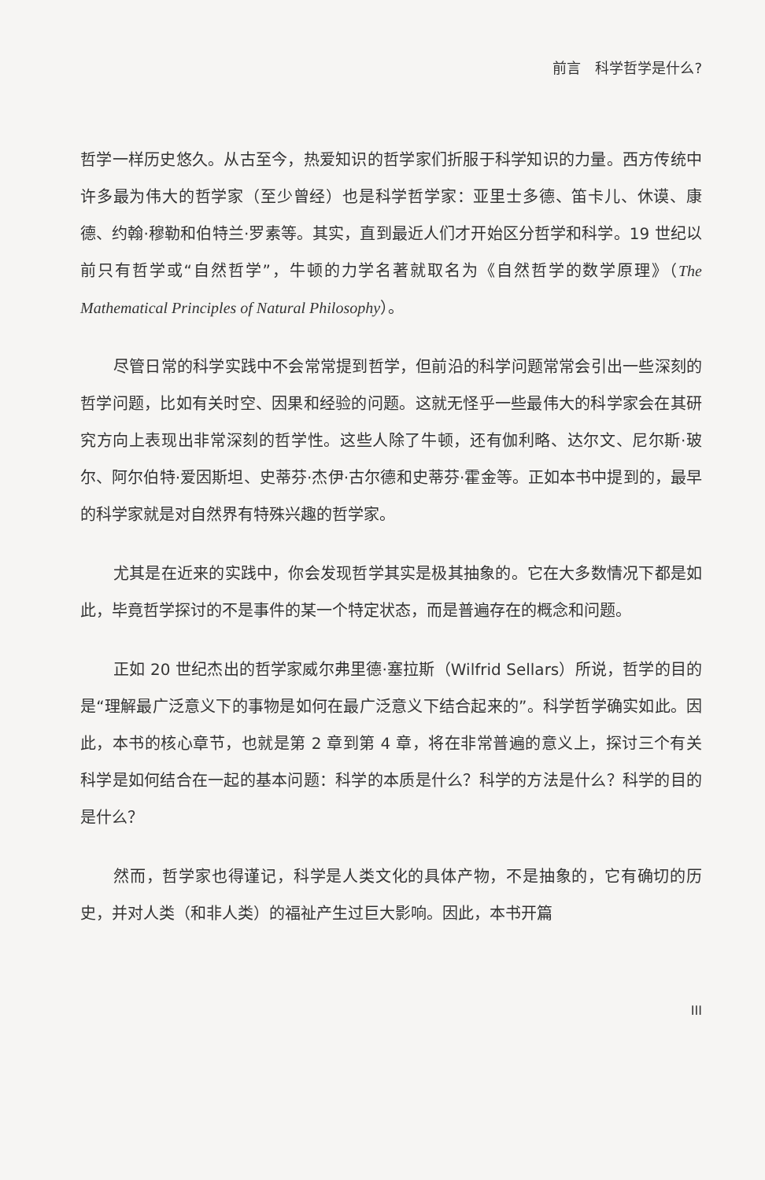前言　科学哲学是什么?
哲学一样历史悠久。从古至今，热爱知识的哲学家们折服于科学知识的力量。西方传统中许多最为伟大的哲学家（至少曾经）也是科学哲学家：亚里士多德、笛卡儿、休谟、康德、约翰·穆勒和伯特兰·罗素等。其实，直到最近人们才开始区分哲学和科学。19 世纪以前只有哲学或“自然哲学”，牛顿的力学名著就取名为《自然哲学的数学原理》（The Mathematical Principles of Natural Philosophy）。
尽管日常的科学实践中不会常常提到哲学，但前沿的科学问题常常会引出一些深刻的哲学问题，比如有关时空、因果和经验的问题。这就无怪乎一些最伟大的科学家会在其研究方向上表现出非常深刻的哲学性。这些人除了牛顿，还有伽利略、达尔文、尼尔斯·玻尔、阿尔伯特·爱因斯坦、史蒂芬·杰伊·古尔德和史蒂芬·霍金等。正如本书中提到的，最早的科学家就是对自然界有特殊兴趣的哲学家。
尤其是在近来的实践中，你会发现哲学其实是极其抽象的。它在大多数情况下都是如此，毕竟哲学探讨的不是事件的某一个特定状态，而是普遍存在的概念和问题。
正如 20 世纪杰出的哲学家威尔弗里德·塞拉斯（Wilfrid Sellars）所说，哲学的目的是“理解最广泛意义下的事物是如何在最广泛意义下结合起来的”。科学哲学确实如此。因此，本书的核心章节，也就是第 2 章到第 4 章，将在非常普遍的意义上，探讨三个有关科学是如何结合在一起的基本问题：科学的本质是什么？科学的方法是什么？科学的目的是什么？
然而，哲学家也得谨记，科学是人类文化的具体产物，不是抽象的，它有确切的历史，并对人类（和非人类）的福祉产生过巨大影响。因此，本书开篇
III